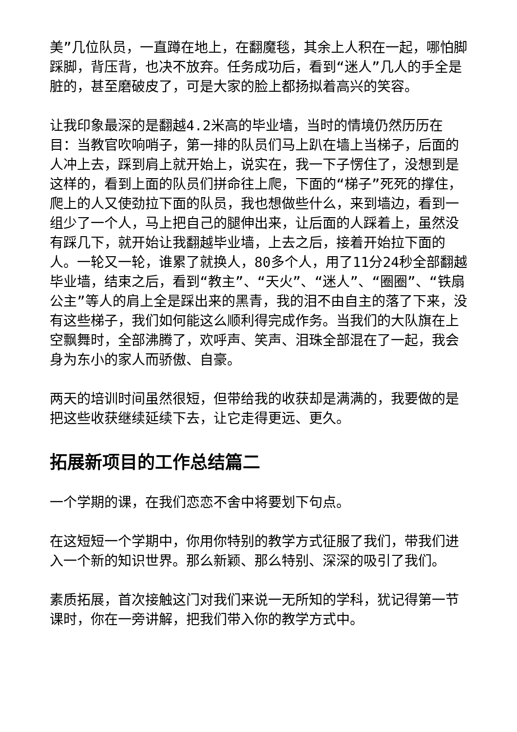美”几位队员，一直蹲在地上，在翻魔毯，其余上人积在一起，哪怕脚踩脚，背压背，也决不放弃。任务成功后，看到“迷人”几人的手全是脏的，甚至磨破皮了，可是大家的脸上都扬拟着高兴的笑容。
让我印象最深的是翻越4.2米高的毕业墙，当时的情境仍然历历在目：当教官吹响哨子，第一排的队员们马上趴在墙上当梯子，后面的人冲上去，踩到肩上就开始上，说实在，我一下子愣住了，没想到是这样的，看到上面的队员们拼命往上爬，下面的“梯子”死死的撑住，爬上的人又使劲拉下面的队员，我也想做些什么，来到墙边，看到一组少了一个人，马上把自己的腿伸出来，让后面的人踩着上，虽然没有踩几下，就开始让我翻越毕业墙，上去之后，接着开始拉下面的人。一轮又一轮，谁累了就换人，80多个人，用了11分24秒全部翻越毕业墙，结束之后，看到“教主”、“天火”、“迷人”、“圈圈”、“铁扇公主”等人的肩上全是踩出来的黑青，我的泪不由自主的落了下来，没有这些梯子，我们如何能这么顺利得完成作务。当我们的大队旗在上空飘舞时，全部沸腾了，欢呼声、笑声、泪珠全部混在了一起，我会身为东小的家人而骄傲、自豪。
两天的培训时间虽然很短，但带给我的收获却是满满的，我要做的是把这些收获继续延续下去，让它走得更远、更久。
拓展新项目的工作总结篇二
一个学期的课，在我们恋恋不舍中将要划下句点。
在这短短一个学期中，你用你特别的教学方式征服了我们，带我们进入一个新的知识世界。那么新颖、那么特别、深深的吸引了我们。
素质拓展，首次接触这门对我们来说一无所知的学科，犹记得第一节课时，你在一旁讲解，把我们带入你的教学方式中。